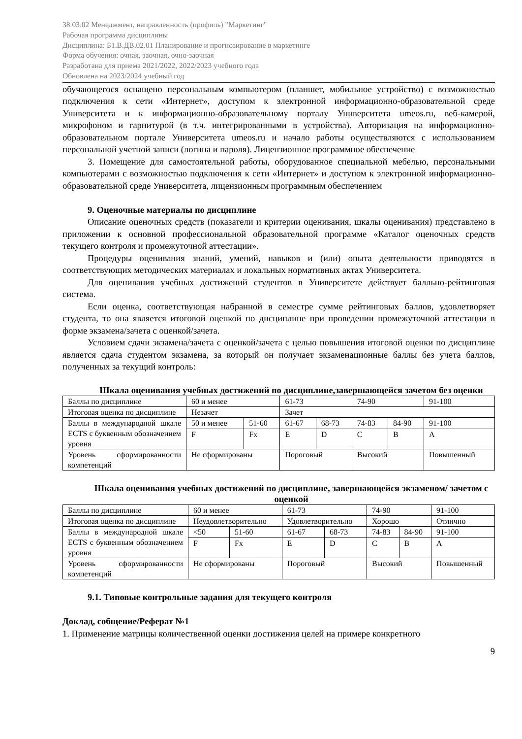38.03.02 Менеджмент, направленность (профиль) "Маркетинг"
Рабочая программа дисциплины
Дисциплина: Б1.В.ДВ.02.01 Планирование и прогнозирование в маркетинге
Форма обучения: очная, заочная, очно-заочная
Разработана для приема 2021/2022, 2022/2023 учебного года
Обновлена на 2023/2024 учебный год
обучающегося оснащено персональным компьютером (планшет, мобильное устройство) с возможностью подключения к сети «Интернет», доступом к электронной информационно-образовательной среде Университета и к информационно-образовательному порталу Университета umeos.ru, веб-камерой, микрофоном и гарнитурой (в т.ч. интегрированными в устройства). Авторизация на информационно-образовательном портале Университета umeos.ru и начало работы осуществляются с использованием персональной учетной записи (логина и пароля). Лицензионное программное обеспечение
3. Помещение для самостоятельной работы, оборудованное специальной мебелью, персональными компьютерами с возможностью подключения к сети «Интернет» и доступом к электронной информационно-образовательной среде Университета, лицензионным программным обеспечением
9. Оценочные материалы по дисциплине
Описание оценочных средств (показатели и критерии оценивания, шкалы оценивания) представлено в приложении к основной профессиональной образовательной программе «Каталог оценочных средств текущего контроля и промежуточной аттестации».
Процедуры оценивания знаний, умений, навыков и (или) опыта деятельности приводятся в соответствующих методических материалах и локальных нормативных актах Университета.
Для оценивания учебных достижений студентов в Университете действует балльно-рейтинговая система.
Если оценка, соответствующая набранной в семестре сумме рейтинговых баллов, удовлетворяет студента, то она является итоговой оценкой по дисциплине при проведении промежуточной аттестации в форме экзамена/зачета с оценкой/зачета.
Условием сдачи экзамена/зачета с оценкой/зачета с целью повышения итоговой оценки по дисциплине является сдача студентом экзамена, за который он получает экзаменационные баллы без учета баллов, полученных за текущий контроль:
Шкала оценивания учебных достижений по дисциплине,завершающейся зачетом без оценки
| Баллы по дисциплине | 60 и менее | | 61-73 | | 74-90 | | 91-100 |
| Итоговая оценка по дисциплине | Незачет | | Зачет | | | | |
| Баллы в международной шкале ECTS с буквенным обозначением уровня | 50 и менее | 51-60 | 61-67 | 68-73 | 74-83 | 84-90 | 91-100 |
| | F | Fx | E | D | C | B | A |
| Уровень сформированности компетенций | Не сформированы | | Пороговый | | Высокий | | Повышенный |
Шкала оценивания учебных достижений по дисциплине, завершающейся экзаменом/ зачетом с оценкой
| Баллы по дисциплине | 60 и менее | | 61-73 | | 74-90 | | 91-100 |
| Итоговая оценка по дисциплине | Неудовлетворительно | | Удовлетворительно | | Хорошо | | Отлично |
| Баллы в международной шкале ECTS с буквенным обозначением уровня | <50 | 51-60 | 61-67 | 68-73 | 74-83 | 84-90 | 91-100 |
| | F | Fx | E | D | C | B | A |
| Уровень сформированности компетенций | Не сформированы | | Пороговый | | Высокий | | Повышенный |
9.1. Типовые контрольные задания для текущего контроля
Доклад, собщение/Реферат №1
1. Применение матрицы количественной оценки достижения целей на примере конкретного
9